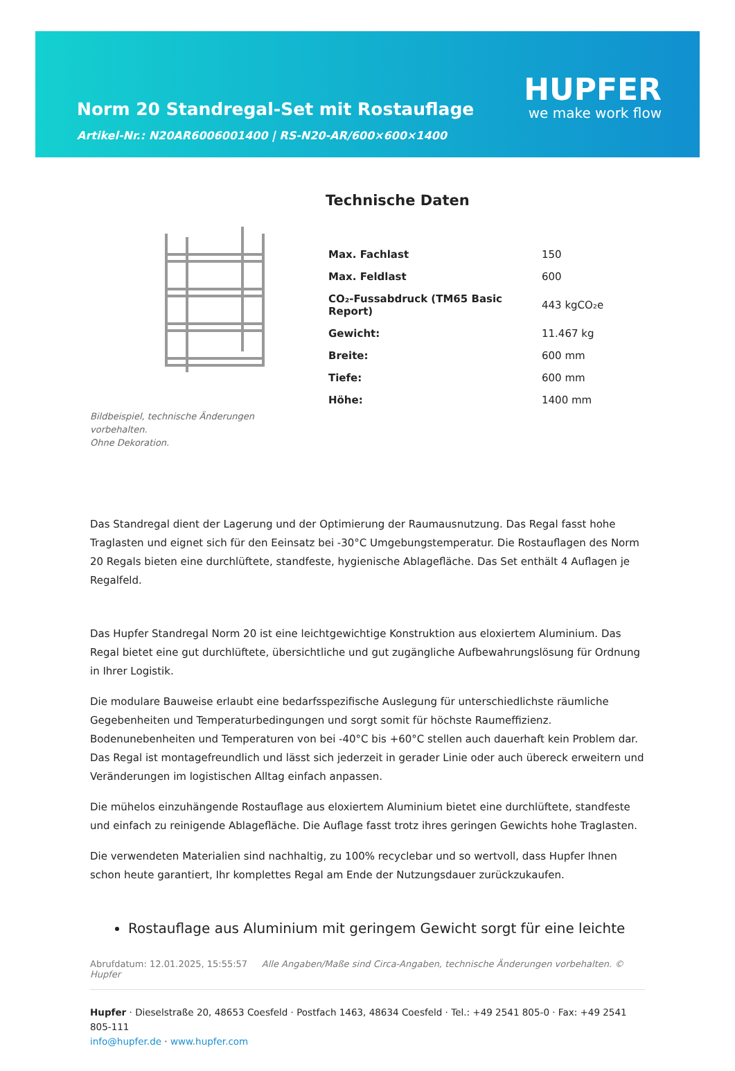Norm 20 Standregal-Set mit Rostauflage
Artikel-Nr.: N20AR6006001400 | RS-N20-AR/600×600×1400
HUPFER
we make work flow
Bildbeispiel, technische Änderungen vorbehalten.
Ohne Dekoration.
Technische Daten
| Max. Fachlast | 150 |
| Max. Feldlast | 600 |
| CO₂-Fussabdruck (TM65 Basic Report) | 443 kgCO₂e |
| Gewicht: | 11.467 kg |
| Breite: | 600 mm |
| Tiefe: | 600 mm |
| Höhe: | 1400 mm |
Das Standregal dient der Lagerung und der Optimierung der Raumausnutzung. Das Regal fasst hohe Traglasten und eignet sich für den Eeinsatz bei -30°C Umgebungstemperatur. Die Rostauflagen des Norm 20 Regals bieten eine durchlüftete, standfeste, hygienische Ablagefläche. Das Set enthält 4 Auflagen je Regalfeld.
Das Hupfer Standregal Norm 20 ist eine leichtgewichtige Konstruktion aus eloxiertem Aluminium. Das Regal bietet eine gut durchlüftete, übersichtliche und gut zugängliche Aufbewahrungslösung für Ordnung in Ihrer Logistik.
Die modulare Bauweise erlaubt eine bedarfsspezifische Auslegung für unterschiedlichste räumliche Gegebenheiten und Temperaturbedingungen und sorgt somit für höchste Raumeffizienz. Bodenunebenheiten und Temperaturen von bei -40°C bis +60°C stellen auch dauerhaft kein Problem dar. Das Regal ist montagefreundlich und lässt sich jederzeit in gerader Linie oder auch übereck erweitern und Veränderungen im logistischen Alltag einfach anpassen.
Die mühelos einzuhängende Rostauflage aus eloxiertem Aluminium bietet eine durchlüftete, standfeste und einfach zu reinigende Ablagefläche. Die Auflage fasst trotz ihres geringen Gewichts hohe Traglasten.
Die verwendeten Materialien sind nachhaltig, zu 100% recyclebar und so wertvoll, dass Hupfer Ihnen schon heute garantiert, Ihr komplettes Regal am Ende der Nutzungsdauer zurückzukaufen.
Rostauflage aus Aluminium mit geringem Gewicht sorgt für eine leichte
Abrufdatum: 12.01.2025, 15:55:57 Alle Angaben/Maße sind Circa-Angaben, technische Änderungen vorbehalten. © Hupfer
Hupfer · Dieselstraße 20, 48653 Coesfeld · Postfach 1463, 48634 Coesfeld · Tel.: +49 2541 805-0 · Fax: +49 2541 805-111
info@hupfer.de · www.hupfer.com